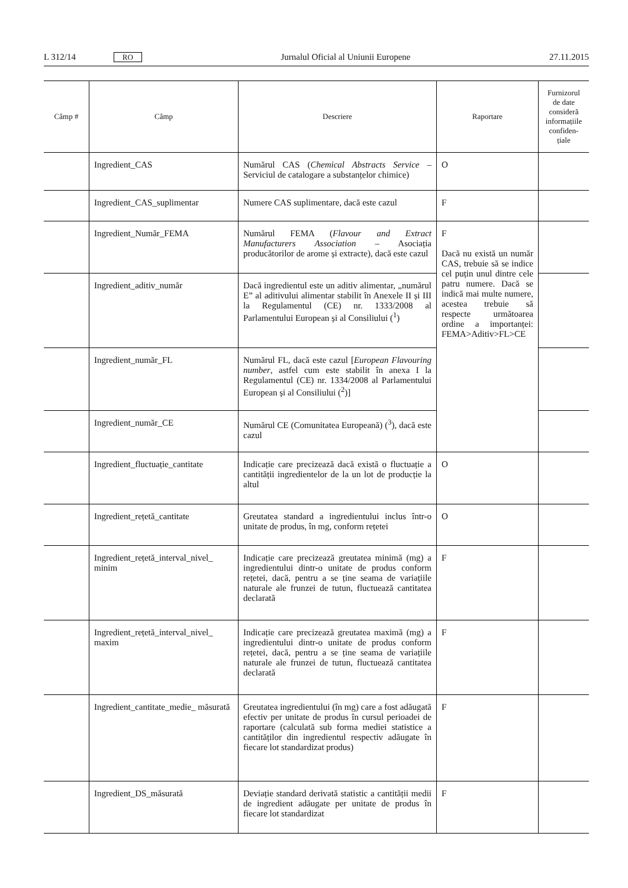L 312/14 RO Jurnalul Oficial al Uniunii Europene 27.11.2015
| Câmp # | Câmp | Descriere | Raportare | Furnizorul de date consideră informațiile confiden-țiale |
| --- | --- | --- | --- | --- |
| | Ingredient_CAS | Numărul CAS ( Chemical Abstracts Service – Serviciul de catalogare a substanțelor chimice) | O | |
| | Ingredient_CAS_suplimentar | Numere CAS suplimentare, dacă este cazul | F | |
| | Ingredient_Număr_FEMA | Numărul FEMA ( Flavour and Extract Manufacturers Association – Asociația producătorilor de arome și extracte), dacă este cazul | F Dacă nu există un număr CAS, trebuie să se indice cel puțin unul dintre cele patru numere. Dacă se indică mai multe numere, acestea trebuie să respecte următoarea ordine a importanței: FEMA>Aditiv>FL>CE | |
| | Ingredient_aditiv_număr | Dacă ingredientul este un aditiv alimentar, „numărul E” al aditivului alimentar stabilit în Anexele II și III la Regulamentul (CE) nr. 1333/2008 al Parlamentului European și al Consiliului (<sup>1</sup>) | | |
| | Ingredient_număr_FL | Numărul FL, dacă este cazul [ European Flavouring number , astfel cum este stabilit în anexa I la Regulamentul (CE) nr. 1334/2008 al Parlamentului European și al Consiliului (<sup>2</sup>)] | | |
| | Ingredient_număr_CE | Numărul CE (Comunitatea Europeană) (<sup>3</sup>), dacă este cazul | | |
| | Ingredient_fluctuație_cantitate | Indicație care precizează dacă există o fluctuație a cantității ingredientelor de la un lot de producție la altul | O | |
| | Ingredient_rețetă_cantitate | Greutatea standard a ingredientului inclus într-o unitate de produs, în mg, conform rețetei | O | |
| | Ingredient_rețetă_interval_nivel_ minim | Indicație care precizează greutatea minimă (mg) a ingredientului dintr-o unitate de produs conform rețetei, dacă, pentru a se ține seama de variațiile naturale ale frunzei de tutun, fluctuează cantitatea declarată | F | |
| | Ingredient_rețetă_interval_nivel_ maxim | Indicație care precizează greutatea maximă (mg) a ingredientului dintr-o unitate de produs conform rețetei, dacă, pentru a se ține seama de variațiile naturale ale frunzei de tutun, fluctuează cantitatea declarată | F | |
| | Ingredient_cantitate_medie_ măsurată | Greutatea ingredientului (în mg) care a fost adăugată efectiv per unitate de produs în cursul perioadei de raportare (calculată sub forma mediei statistice a cantităților din ingredientul respectiv adăugate în fiecare lot standardizat produs) | F | |
| | Ingredient_DS_măsurată | Deviație standard derivată statistic a cantității medii de ingredient adăugate per unitate de produs în fiecare lot standardizat | F | |